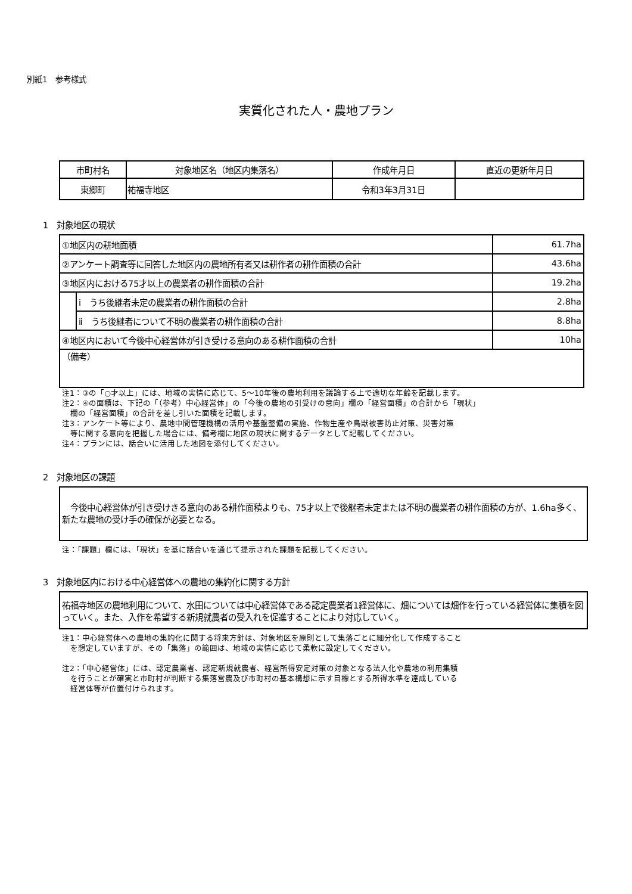別紙1　参考様式
実質化された人・農地プラン
| 市町村名 | 対象地区名（地区内集落名） | 作成年月日 | 直近の更新年月日 |
| --- | --- | --- | --- |
| 東郷町 | 祐福寺地区 | 令和3年3月31日 | |
1　対象地区の現状
| ①地区内の耕地面積 | | 61.7ha |
| ②アンケート調査等に回答した地区内の農地所有者又は耕作者の耕作面積の合計 | | 43.6ha |
| ③地区内における75才以上の農業者の耕作面積の合計 | | 19.2ha |
| | ⅰ うち後継者未定の農業者の耕作面積の合計 | 2.8ha |
| | ⅱ うち後継者について不明の農業者の耕作面積の合計 | 8.8ha |
| ④地区内において今後中心経営体が引き受ける意向のある耕作面積の合計 | | 10ha |
| （備考） | | |
注1：③の「○才以上」には、地域の実情に応じて、5～10年後の農地利用を議論する上で適切な年齢を記載します。
注2：④の面積は、下記の「（参考）中心経営体」の「今後の農地の引受けの意向」欄の「経営面積」の合計から「現状」
欄の「経営面積」の合計を差し引いた面積を記載します。
注3：アンケート等により、農地中間管理機構の活用や基盤整備の実施、作物生産や鳥獣被害防止対策、災害対策
等に関する意向を把握した場合には、備考欄に地区の現状に関するデータとして記載してください。
注4：プランには、話合いに活用した地図を添付してください。
2　対象地区の課題
　今後中心経営体が引き受けきる意向のある耕作面積よりも、75才以上で後継者未定または不明の農業者の耕作面積の方が、1.6ha多く、新たな農地の受け手の確保が必要となる。
注：「課題」欄には、「現状」を基に話合いを通じて提示された課題を記載してください。
3　対象地区内における中心経営体への農地の集約化に関する方針
祐福寺地区の農地利用について、水田については中心経営体である認定農業者1経営体に、畑については畑作を行っている経営体に集積を図っていく。また、入作を希望する新規就農者の受入れを促進することにより対応していく。
注1：中心経営体への農地の集約化に関する将来方針は、対象地区を原則として集落ごとに細分化して作成すること
を想定していますが、その「集落」の範囲は、地域の実情に応じて柔軟に設定してください。
注2：「中心経営体」には、認定農業者、認定新規就農者、経営所得安定対策の対象となる法人化や農地の利用集積
を行うことが確実と市町村が判断する集落営農及び市町村の基本構想に示す目標とする所得水準を達成している
経営体等が位置付けられます。